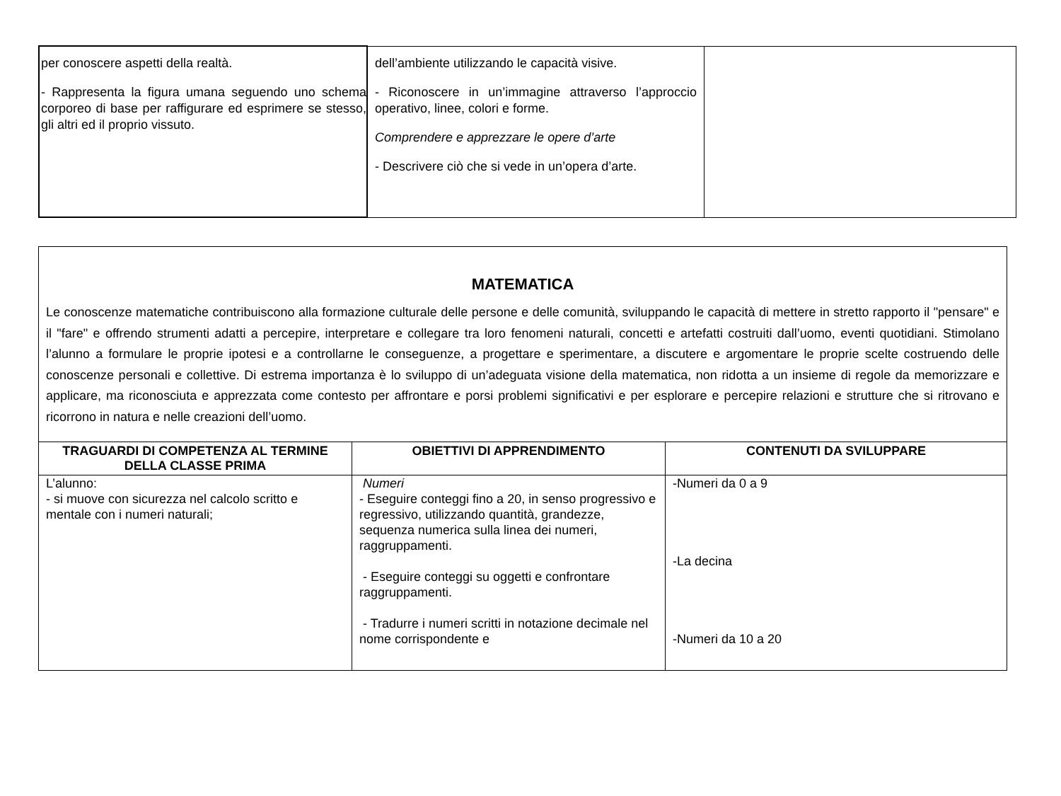| per conoscere aspetti della realtà. - Rappresenta la figura umana seguendo uno schema corporeo di base per raffigurare ed esprimere se stesso, gli altri ed il proprio vissuto. | dell’ambiente utilizzando le capacità visive. - Riconoscere in un’immagine attraverso l’approccio operativo, linee, colori e forme. Comprendere e apprezzare le opere d’arte - Descrivere ciò che si vede in un’opera d’arte. | |
MATEMATICA
Le conoscenze matematiche contribuiscono alla formazione culturale delle persone e delle comunità, sviluppando le capacità di mettere in stretto rapporto il "pensare" e il "fare" e offrendo strumenti adatti a percepire, interpretare e collegare tra loro fenomeni naturali, concetti e artefatti costruiti dall’uomo, eventi quotidiani. Stimolano l’alunno a formulare le proprie ipotesi e a controllarne le conseguenze, a progettare e sperimentare, a discutere e argomentare le proprie scelte costruendo delle conoscenze personali e collettive. Di estrema importanza è lo sviluppo di un’adeguata visione della matematica, non ridotta a un insieme di regole da memorizzare e applicare, ma riconosciuta e apprezzata come contesto per affrontare e porsi problemi significativi e per esplorare e percepire relazioni e strutture che si ritrovano e ricorrono in natura e nelle creazioni dell’uomo.
| TRAGUARDI DI COMPETENZA AL TERMINE DELLA CLASSE PRIMA | OBIETTIVI DI APPRENDIMENTO | CONTENUTI DA SVILUPPARE |
| --- | --- | --- |
| L’alunno: - si muove con sicurezza nel calcolo scritto e mentale con i numeri naturali; | Numeri - Eseguire conteggi fino a 20, in senso progressivo e regressivo, utilizzando quantità, grandezze, sequenza numerica sulla linea dei numeri, raggruppamenti. - Eseguire conteggi su oggetti e confrontare raggruppamenti. - Tradurre i numeri scritti in notazione decimale nel nome corrispondente e | -Numeri da 0 a 9 -La decina -Numeri da 10 a 20 |